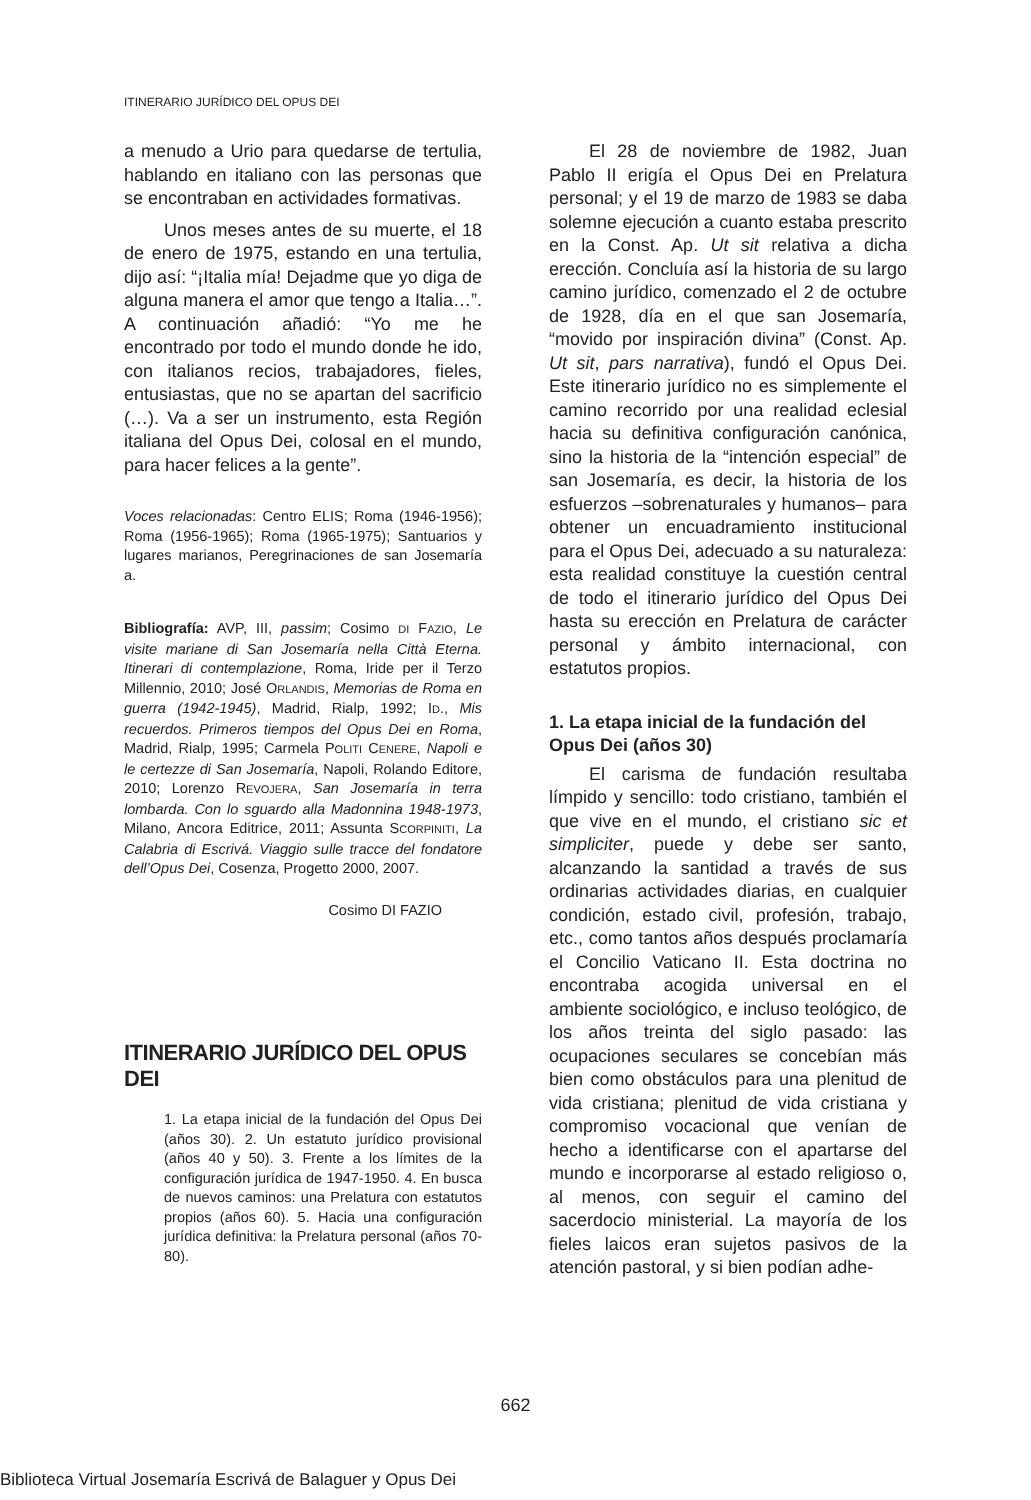ITINERARIO JURÍDICO DEL OPUS DEI
a menudo a Urio para quedarse de tertulia, hablando en italiano con las personas que se encontraban en actividades formativas.
Unos meses antes de su muerte, el 18 de enero de 1975, estando en una tertulia, dijo así: “¡Italia mía! Dejadme que yo diga de alguna manera el amor que tengo a Italia…”. A continuación añadió: “Yo me he encontrado por todo el mundo donde he ido, con italianos recios, trabajadores, fieles, entusiastas, que no se apartan del sacrificio (…). Va a ser un instrumento, esta Región italiana del Opus Dei, colosal en el mundo, para hacer felices a la gente”.
Voces relacionadas: Centro ELIS; Roma (1946-1956); Roma (1956-1965); Roma (1965-1975); Santuarios y lugares marianos, Peregrinaciones de san Josemaría a.
Bibliografía: AVP, III, passim; Cosimo DI FAZIO, Le visite mariane di San Josemaría nella Città Eterna. Itinerari di contemplazione, Roma, Iride per il Terzo Millennio, 2010; José ORLANDIS, Memorias de Roma en guerra (1942-1945), Madrid, Rialp, 1992; ID., Mis recuerdos. Primeros tiempos del Opus Dei en Roma, Madrid, Rialp, 1995; Carmela POLITI CENERE, Napoli e le certezze di San Josemaría, Napoli, Rolando Editore, 2010; Lorenzo REVOJERA, San Josemaría in terra lombarda. Con lo sguardo alla Madonnina 1948-1973, Milano, Ancora Editrice, 2011; Assunta SCORPINITI, La Calabria di Escrivá. Viaggio sulle tracce del fondatore dell’Opus Dei, Cosenza, Progetto 2000, 2007.
Cosimo DI FAZIO
ITINERARIO JURÍDICO DEL OPUS DEI
1. La etapa inicial de la fundación del Opus Dei (años 30). 2. Un estatuto jurídico provisional (años 40 y 50). 3. Frente a los límites de la configuración jurídica de 1947-1950. 4. En busca de nuevos caminos: una Prelatura con estatutos propios (años 60). 5. Hacia una configuración jurídica definitiva: la Prelatura personal (años 70-80).
El 28 de noviembre de 1982, Juan Pablo II erigía el Opus Dei en Prelatura personal; y el 19 de marzo de 1983 se daba solemne ejecución a cuanto estaba prescrito en la Const. Ap. Ut sit relativa a dicha erección. Concluía así la historia de su largo camino jurídico, comenzado el 2 de octubre de 1928, día en el que san Josemaría, “movido por inspiración divina” (Const. Ap. Ut sit, pars narrativa), fundó el Opus Dei. Este itinerario jurídico no es simplemente el camino recorrido por una realidad eclesial hacia su definitiva configuración canónica, sino la historia de la “intención especial” de san Josemaría, es decir, la historia de los esfuerzos –sobrenaturales y humanos– para obtener un encuadramiento institucional para el Opus Dei, adecuado a su naturaleza: esta realidad constituye la cuestión central de todo el itinerario jurídico del Opus Dei hasta su erección en Prelatura de carácter personal y ámbito internacional, con estatutos propios.
1. La etapa inicial de la fundación del Opus Dei (años 30)
El carisma de fundación resultaba límpido y sencillo: todo cristiano, también el que vive en el mundo, el cristiano sic et simpliciter, puede y debe ser santo, alcanzando la santidad a través de sus ordinarias actividades diarias, en cualquier condición, estado civil, profesión, trabajo, etc., como tantos años después proclamaría el Concilio Vaticano II. Esta doctrina no encontraba acogida universal en el ambiente sociológico, e incluso teológico, de los años treinta del siglo pasado: las ocupaciones seculares se concebían más bien como obstáculos para una plenitud de vida cristiana; plenitud de vida cristiana y compromiso vocacional que venían de hecho a identificarse con el apartarse del mundo e incorporarse al estado religioso o, al menos, con seguir el camino del sacerdocio ministerial. La mayoría de los fieles laicos eran sujetos pasivos de la atención pastoral, y si bien podían adhe-
662
Biblioteca Virtual Josemaría Escrivá de Balaguer y Opus Dei